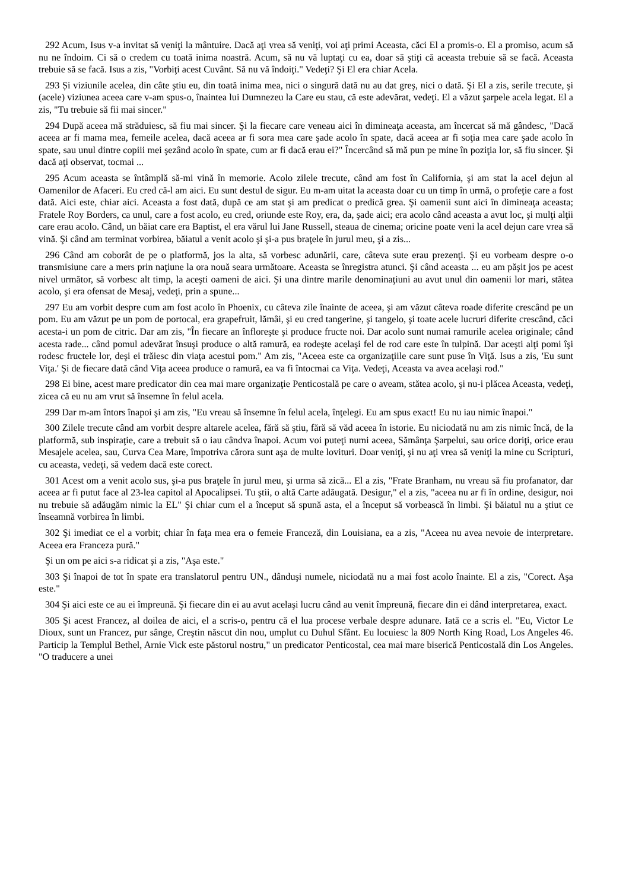292 Acum, Isus v-a invitat să veniţi la mântuire. Dacă aţi vrea să veniţi, voi aţi primi Aceasta, căci El a promis-o. El a promiso, acum să nu ne îndoim. Ci să o credem cu toată inima noastră. Acum, să nu vă luptaţi cu ea, doar să ştiţi că aceasta trebuie să se facă. Aceasta trebuie să se facă. Isus a zis, "Vorbiţi acest Cuvânt. Să nu vă îndoiţi." Vedeţi? Şi El era chiar Acela.
293 Și viziunile acelea, din câte ştiu eu, din toată inima mea, nici o singură dată nu au dat greş, nici o dată. Şi El a zis, serile trecute, şi (acele) viziunea aceea care v-am spus-o, înaintea lui Dumnezeu la Care eu stau, că este adevărat, vedeţi. El a văzut şarpele acela legat. El a zis, "Tu trebuie să fii mai sincer."
294 După aceea mă străduiesc, să fiu mai sincer. Şi la fiecare care veneau aici în dimineaţa aceasta, am încercat să mă gândesc, "Dacă aceea ar fi mama mea, femeile acelea, dacă aceea ar fi sora mea care şade acolo în spate, dacă aceea ar fi soţia mea care şade acolo în spate, sau unul dintre copiii mei şezând acolo în spate, cum ar fi dacă erau ei?" Încercând să mă pun pe mine în poziţia lor, să fiu sincer. Şi dacă aţi observat, tocmai ...
295 Acum aceasta se întâmplă să-mi vină în memorie. Acolo zilele trecute, când am fost în California, şi am stat la acel dejun al Oamenilor de Afaceri. Eu cred că-l am aici. Eu sunt destul de sigur. Eu m-am uitat la aceasta doar cu un timp în urmă, o profeţie care a fost dată. Aici este, chiar aici. Aceasta a fost dată, după ce am stat şi am predicat o predică grea. Şi oamenii sunt aici în dimineaţa aceasta; Fratele Roy Borders, ca unul, care a fost acolo, eu cred, oriunde este Roy, era, da, şade aici; era acolo când aceasta a avut loc, şi mulţi alţii care erau acolo. Când, un băiat care era Baptist, el era vărul lui Jane Russell, steaua de cinema; oricine poate veni la acel dejun care vrea să vină. Şi când am terminat vorbirea, băiatul a venit acolo şi şi-a pus braţele în jurul meu, şi a zis...
296 Când am coborât de pe o platformă, jos la alta, să vorbesc adunării, care, câteva sute erau prezenţi. Şi eu vorbeam despre o-o transmisiune care a mers prin naţiune la ora nouă seara următoare. Aceasta se înregistra atunci. Şi când aceasta ... eu am păşit jos pe acest nivel următor, să vorbesc alt timp, la aceşti oameni de aici. Şi una dintre marile denominaţiuni au avut unul din oamenii lor mari, stătea acolo, şi era ofensat de Mesaj, vedeţi, prin a spune...
297 Eu am vorbit despre cum am fost acolo în Phoenix, cu câteva zile înainte de aceea, şi am văzut câteva roade diferite crescând pe un pom. Eu am văzut pe un pom de portocal, era grapefruit, lămâi, şi eu cred tangerine, şi tangelo, şi toate acele lucruri diferite crescând, căci acesta-i un pom de citric. Dar am zis, "În fiecare an înfloreşte şi produce fructe noi. Dar acolo sunt numai ramurile acelea originale; când acesta rade... când pomul adevărat însuşi produce o altă ramură, ea rodeşte acelaşi fel de rod care este în tulpină. Dar aceşti alţi pomi îşi rodesc fructele lor, deşi ei trăiesc din viaţa acestui pom." Am zis, "Aceea este ca organizaţiile care sunt puse în Viţă. Isus a zis, 'Eu sunt Viţa.' Şi de fiecare dată când Viţa aceea produce o ramură, ea va fi întocmai ca Viţa. Vedeţi, Aceasta va avea acelaşi rod."
298 Ei bine, acest mare predicator din cea mai mare organizaţie Penticostală pe care o aveam, stătea acolo, şi nu-i plăcea Aceasta, vedeţi, zicea că eu nu am vrut să însemne în felul acela.
299 Dar m-am întors înapoi şi am zis, "Eu vreau să însemne în felul acela, înţelegi. Eu am spus exact! Eu nu iau nimic înapoi."
300 Zilele trecute când am vorbit despre altarele acelea, fără să ştiu, fără să văd aceea în istorie. Eu niciodată nu am zis nimic încă, de la platformă, sub inspiraţie, care a trebuit să o iau cândva înapoi. Acum voi puteţi numi aceea, Sămânţa Şarpelui, sau orice doriţi, orice erau Mesajele acelea, sau, Curva Cea Mare, împotriva cărora sunt aşa de multe lovituri. Doar veniţi, şi nu aţi vrea să veniţi la mine cu Scripturi, cu aceasta, vedeţi, să vedem dacă este corect.
301 Acest om a venit acolo sus, şi-a pus braţele în jurul meu, şi urma să zică... El a zis, "Frate Branham, nu vreau să fiu profanator, dar aceea ar fi putut face al 23-lea capitol al Apocalipsei. Tu ştii, o altă Carte adăugată. Desigur," el a zis, "aceea nu ar fi în ordine, desigur, noi nu trebuie să adăugăm nimic la EL" Şi chiar cum el a început să spună asta, el a început să vorbească în limbi. Şi băiatul nu a ştiut ce înseamnă vorbirea în limbi.
302 Şi imediat ce el a vorbit; chiar în faţa mea era o femeie Franceză, din Louisiana, ea a zis, "Aceea nu avea nevoie de interpretare. Aceea era Franceza pură."
Şi un om pe aici s-a ridicat şi a zis, "Aşa este."
303 Şi înapoi de tot în spate era translatorul pentru UN., dânduşi numele, niciodată nu a mai fost acolo înainte. El a zis, "Corect. Aşa este."
304 Şi aici este ce au ei împreună. Şi fiecare din ei au avut acelaşi lucru când au venit împreună, fiecare din ei dând interpretarea, exact.
305 Şi acest Francez, al doilea de aici, el a scris-o, pentru că el lua procese verbale despre adunare. Iată ce a scris el. "Eu, Victor Le Dioux, sunt un Francez, pur sânge, Creştin născut din nou, umplut cu Duhul Sfânt. Eu locuiesc la 809 North King Road, Los Angeles 46. Particip la Templul Bethel, Arnie Vick este păstorul nostru," un predicator Penticostal, cea mai mare biserică Penticostală din Los Angeles. "O traducere a unei